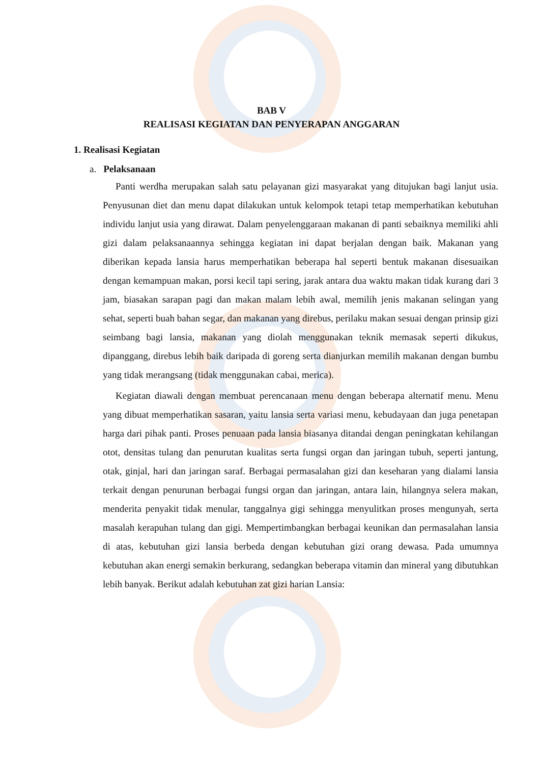BAB V
REALISASI KEGIATAN DAN PENYERAPAN ANGGARAN
1. Realisasi Kegiatan
a. Pelaksanaan
Panti werdha merupakan salah satu pelayanan gizi masyarakat yang ditujukan bagi lanjut usia. Penyusunan diet dan menu dapat dilakukan untuk kelompok tetapi tetap memperhatikan kebutuhan individu lanjut usia yang dirawat. Dalam penyelenggaraan makanan di panti sebaiknya memiliki ahli gizi dalam pelaksanaannya sehingga kegiatan ini dapat berjalan dengan baik. Makanan yang diberikan kepada lansia harus memperhatikan beberapa hal seperti bentuk makanan disesuaikan dengan kemampuan makan, porsi kecil tapi sering, jarak antara dua waktu makan tidak kurang dari 3 jam, biasakan sarapan pagi dan makan malam lebih awal, memilih jenis makanan selingan yang sehat, seperti buah bahan segar, dan makanan yang direbus, perilaku makan sesuai dengan prinsip gizi seimbang bagi lansia, makanan yang diolah menggunakan teknik memasak seperti dikukus, dipanggang, direbus lebih baik daripada di goreng serta dianjurkan memilih makanan dengan bumbu yang tidak merangsang (tidak menggunakan cabai, merica).
Kegiatan diawali dengan membuat perencanaan menu dengan beberapa alternatif menu. Menu yang dibuat memperhatikan sasaran, yaitu lansia serta variasi menu, kebudayaan dan juga penetapan harga dari pihak panti. Proses penuaan pada lansia biasanya ditandai dengan peningkatan kehilangan otot, densitas tulang dan penurutan kualitas serta fungsi organ dan jaringan tubuh, seperti jantung, otak, ginjal, hari dan jaringan saraf. Berbagai permasalahan gizi dan keseharan yang dialami lansia terkait dengan penurunan berbagai fungsi organ dan jaringan, antara lain, hilangnya selera makan, menderita penyakit tidak menular, tanggalnya gigi sehingga menyulitkan proses mengunyah, serta masalah kerapuhan tulang dan gigi. Mempertimbangkan berbagai keunikan dan permasalahan lansia di atas, kebutuhan gizi lansia berbeda dengan kebutuhan gizi orang dewasa. Pada umumnya kebutuhan akan energi semakin berkurang, sedangkan beberapa vitamin dan mineral yang dibutuhkan lebih banyak. Berikut adalah kebutuhan zat gizi harian Lansia: